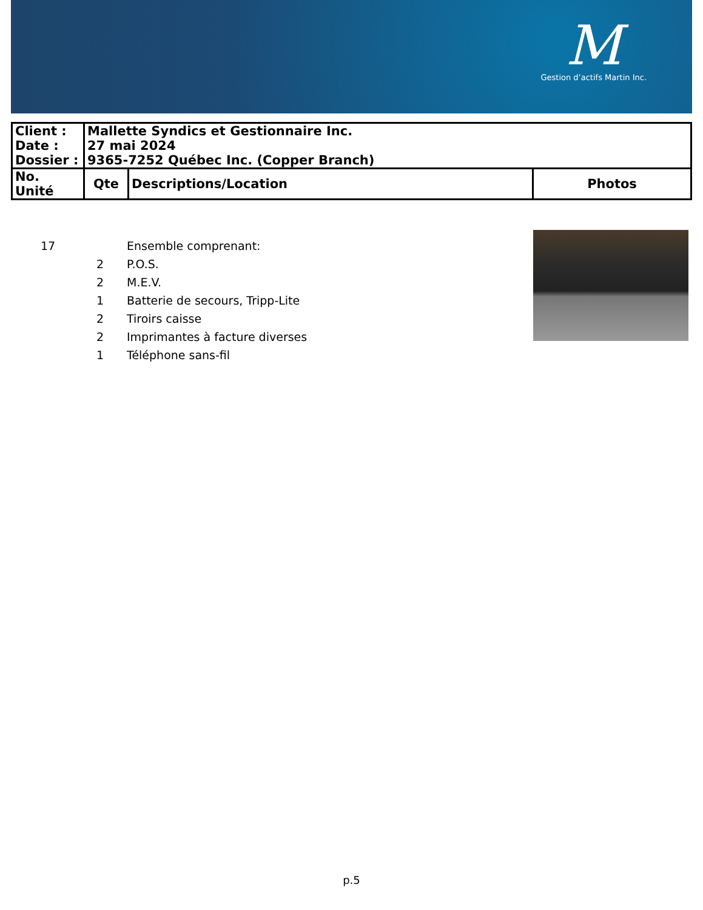M
Gestion d’actifs Martin Inc.
| Client : | Mallette Syndics et Gestionnaire Inc. | | |
| Date : | 27 mai 2024 | | |
| Dossier : | 9365-7252 Québec Inc. (Copper Branch) | | |
| No. Unité | Qte | Descriptions/Location | Photos |
| 17 | | Ensemble comprenant: |
| | 2 | P.O.S. |
| | 2 | M.E.V. |
| | 1 | Batterie de secours, Tripp-Lite |
| | 2 | Tiroirs caisse |
| | 2 | Imprimantes à facture diverses |
| | 1 | Téléphone sans-fil |
p.5